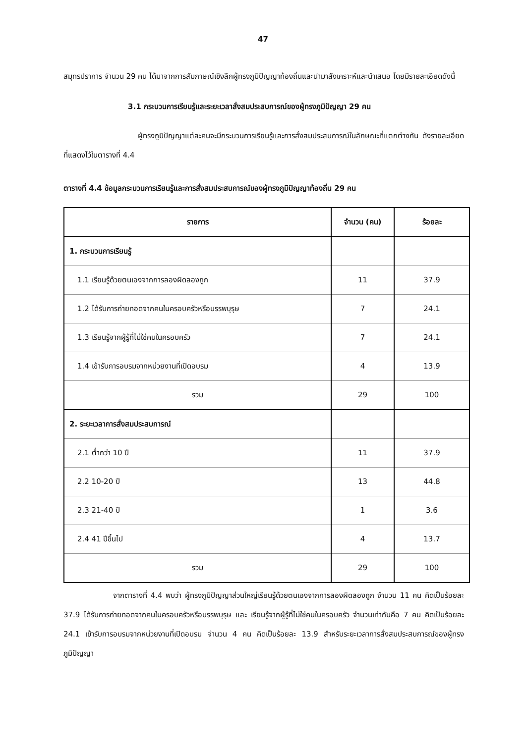47
สมุทรปราการ จำนวน 29 คน ได้มาจากการสัมภาษณ์เชิงลึกผู้ทรงภูมิปัญญาท้องถิ่นและนำมาสังเคราะห์และนำเสนอ โดยมีรายละเอียดดังนี้
3.1 กระบวนการเรียนรู้และระยะเวลาสั่งสมประสบการณ์ของผู้ทรงภูมิปัญญา 29 คน
ผู้ทรงภูมิปัญญาแต่ละคนจะมีกระบวนการเรียนรู้และการสั่งสมประสบการณ์ในลักษณะที่แตกต่างกัน ดังรายละเอียดที่แสดงไว้ในตารางที่ 4.4
ตารางที่ 4.4 ข้อมูลกระบวนการเรียนรู้และการสั่งสมประสบการณ์ของผู้ทรงภูมิปัญญาท้องถิ่น 29 คน
| รายการ | จำนวน (คน) | ร้อยละ |
| --- | --- | --- |
| 1. กระบวนการเรียนรู้ | | |
| 1.1 เรียนรู้ด้วยตนเองจากการลองผิดลองถูก | 11 | 37.9 |
| 1.2 ได้รับการถ่ายทอดจากคนในครอบครัวหรือบรรพบุรุษ | 7 | 24.1 |
| 1.3 เรียนรู้จากผู้รู้ที่ไม่ใช่คนในครอบครัว | 7 | 24.1 |
| 1.4 เข้ารับการอบรมจากหน่วยงานที่เปิดอบรม | 4 | 13.9 |
| รวม | 29 | 100 |
| 2. ระยะเวลาการสั่งสมประสบการณ์ | | |
| 2.1 ต่ำกว่า 10 ปี | 11 | 37.9 |
| 2.2 10-20 ปี | 13 | 44.8 |
| 2.3 21-40 ปี | 1 | 3.6 |
| 2.4 41 ปีขึ้นไป | 4 | 13.7 |
| รวม | 29 | 100 |
จากตารางที่ 4.4 พบว่า ผู้ทรงภูมิปัญญาส่วนใหญ่เรียนรู้ด้วยตนเองจากการลองผิดลองถูก จำนวน 11 คน คิดเป็นร้อยละ 37.9 ได้รับการถ่ายทอดจากคนในครอบครัวหรือบรรพบุรุษ และ เรียนรู้จากผู้รู้ที่ไม่ใช่คนในครอบครัว จำนวนเท่ากันคือ 7 คน คิดเป็นร้อยละ 24.1 เข้ารับการอบรมจากหน่วยงานที่เปิดอบรม จำนวน 4 คน คิดเป็นร้อยละ 13.9 สำหรับระยะเวลาการสั่งสมประสบการณ์ของผู้ทรงภูมิปัญญา